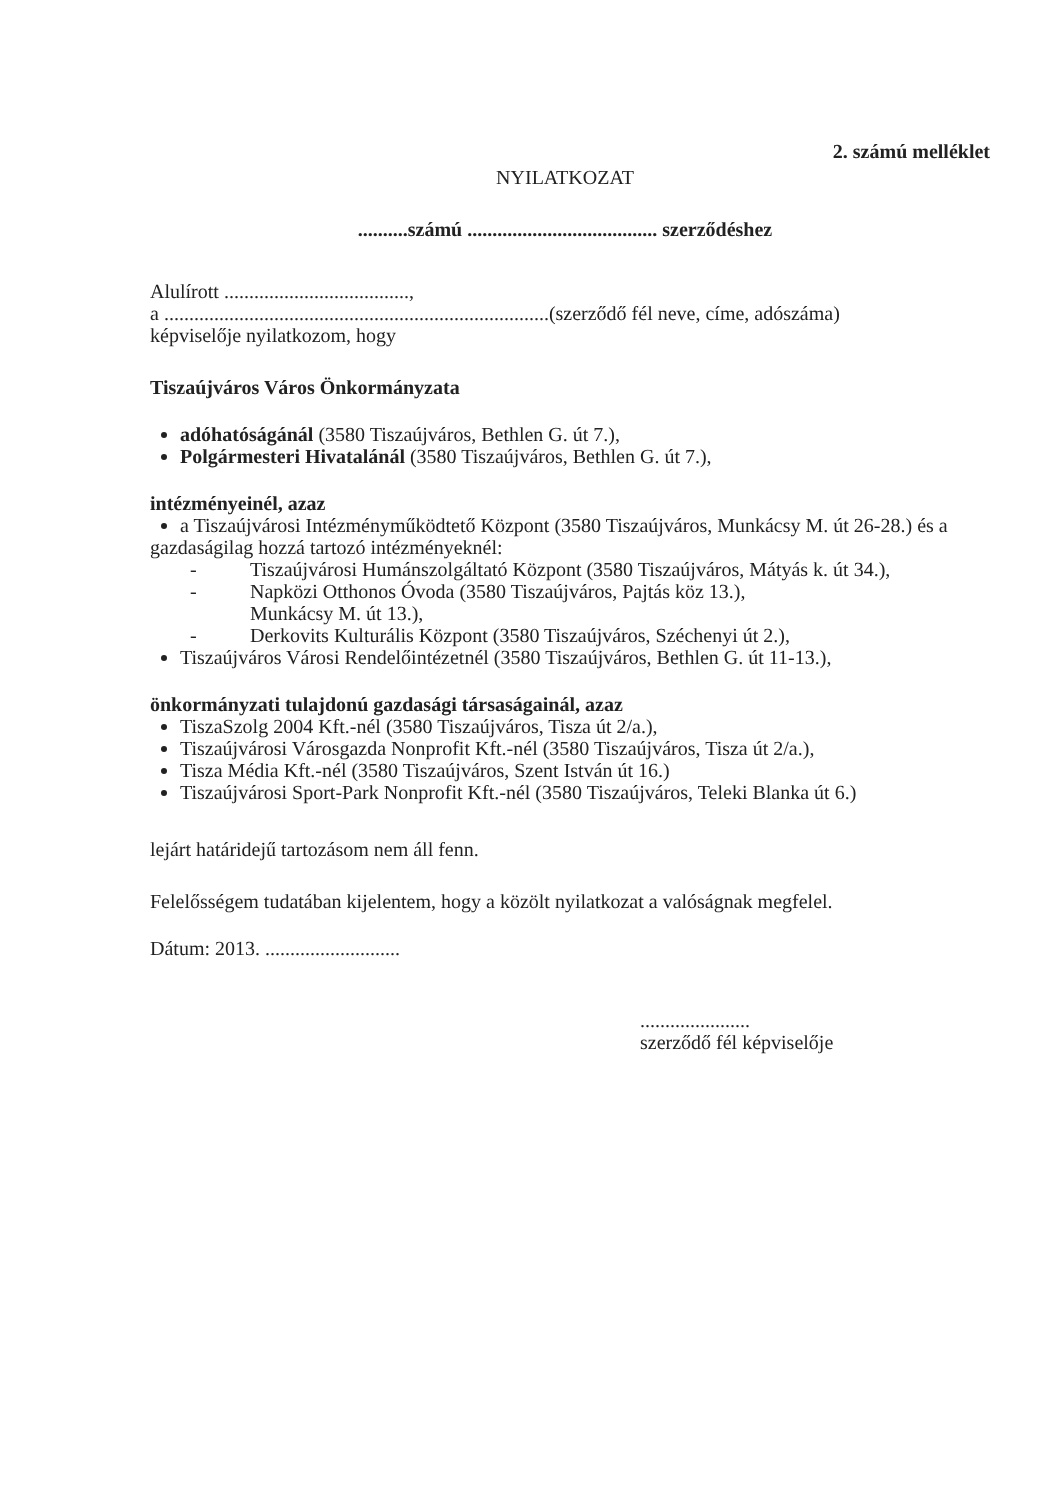2. számú melléklet
NYILATKOZAT
..........számú ...................................... szerződéshez
Alulírott .....................................,
a .............................................................................(szerződő fél neve, címe, adószáma)
képviselője nyilatkozom, hogy
Tiszaújváros Város Önkormányzata
adóhatóságánál (3580 Tiszaújváros, Bethlen G. út 7.),
Polgármesteri Hivatalánál (3580 Tiszaújváros, Bethlen G. út 7.),
intézményeinél, azaz
a Tiszaújvárosi Intézményműködtető Központ (3580 Tiszaújváros, Munkácsy M. út 26-28.) és a
gazdaságilag hozzá tartozó intézményeknél:
- Tiszaújvárosi Humánszolgáltató Központ (3580 Tiszaújváros, Mátyás k. út 34.),
- Napközi Otthonos Óvoda (3580 Tiszaújváros, Pajtás köz 13.),
Munkácsy M. út 13.),
- Derkovits Kulturális Központ (3580 Tiszaújváros, Széchenyi út 2.),
Tiszaújváros Városi Rendelőintézetnél (3580 Tiszaújváros, Bethlen G. út 11-13.),
önkormányzati tulajdonú gazdasági társaságainál, azaz
TiszaSzolg 2004 Kft.-nél (3580 Tiszaújváros, Tisza út 2/a.),
Tiszaújvárosi Városgazda Nonprofit Kft.-nél (3580 Tiszaújváros, Tisza út 2/a.),
Tisza Média Kft.-nél (3580 Tiszaújváros, Szent István út 16.)
Tiszaújvárosi Sport-Park Nonprofit Kft.-nél (3580 Tiszaújváros, Teleki Blanka út 6.)
lejárt határidejű tartozásom nem áll fenn.
Felelősségem tudatában kijelentem, hogy a közölt nyilatkozat a valóságnak megfelel.
Dátum: 2013. ...........................
......................
szerződő fél képviselője